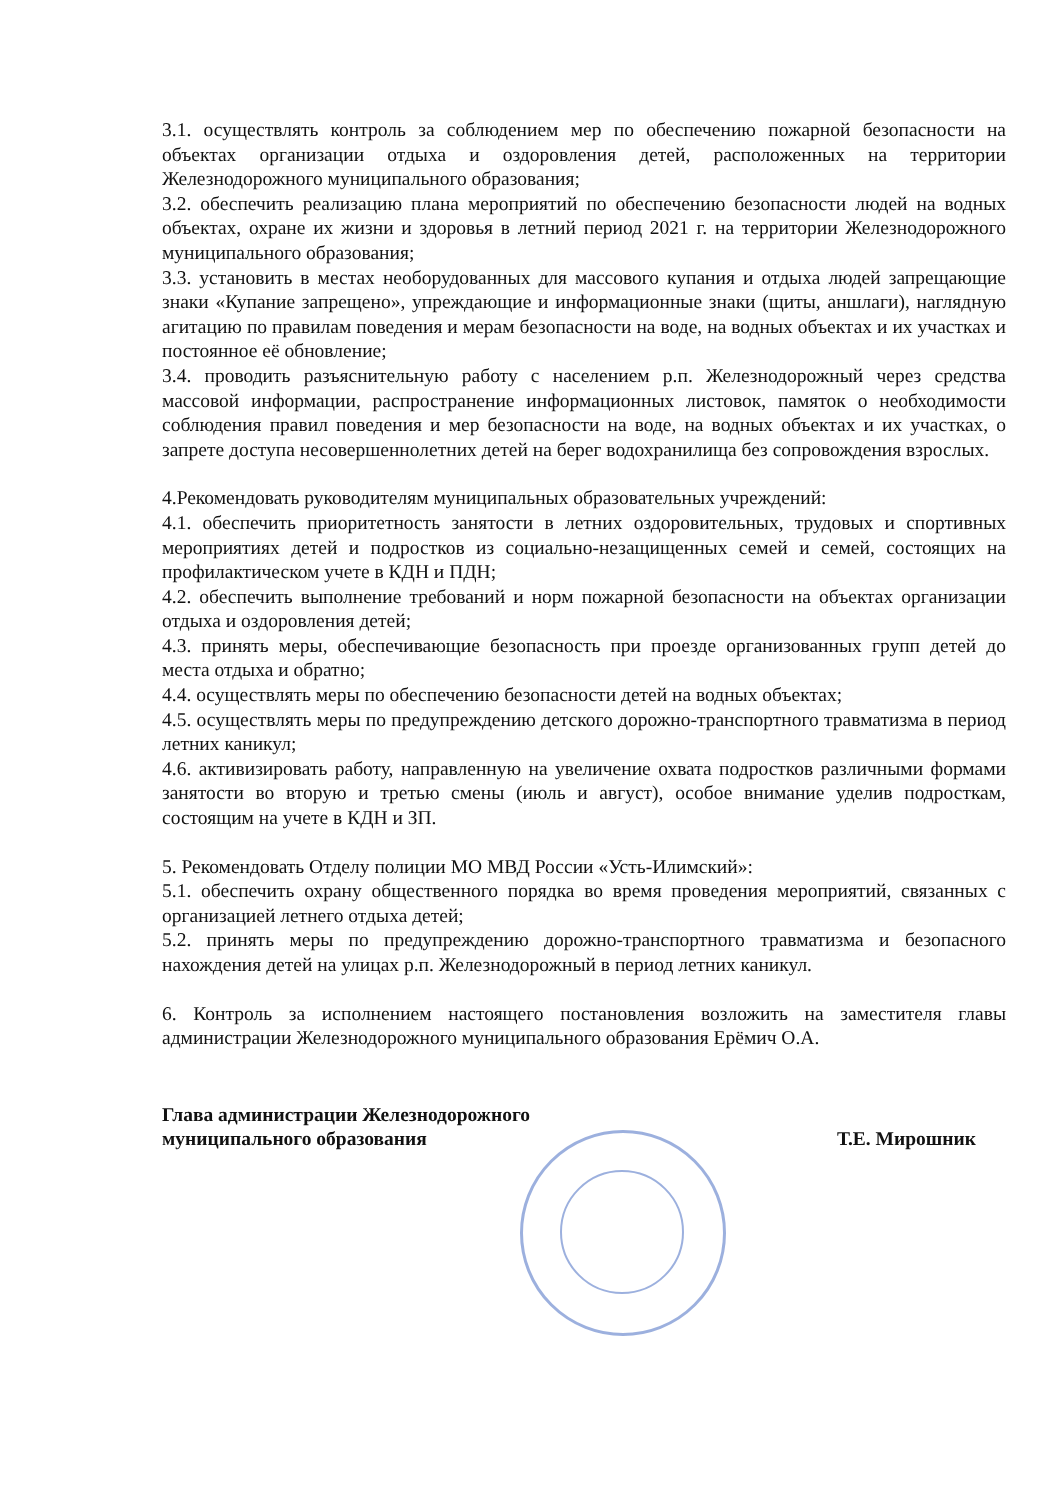3.1. осуществлять контроль за соблюдением мер по обеспечению пожарной безопасности на объектах организации отдыха и оздоровления детей, расположенных на территории Железнодорожного муниципального образования;
3.2. обеспечить реализацию плана мероприятий по обеспечению безопасности людей на водных объектах, охране их жизни и здоровья в летний период 2021 г. на территории Железнодорожного муниципального образования;
3.3. установить в местах необорудованных для массового купания и отдыха людей запрещающие знаки «Купание запрещено», упреждающие и информационные знаки (щиты, аншлаги), наглядную агитацию по правилам поведения и мерам безопасности на воде, на водных объектах и их участках и постоянное её обновление;
3.4. проводить разъяснительную работу с населением р.п. Железнодорожный через средства массовой информации, распространение информационных листовок, памяток о необходимости соблюдения правил поведения и мер безопасности на воде, на водных объектах и их участках, о запрете доступа несовершеннолетних детей на берег водохранилища без сопровождения взрослых.
4.Рекомендовать руководителям муниципальных образовательных учреждений:
4.1. обеспечить приоритетность занятости в летних оздоровительных, трудовых и спортивных мероприятиях детей и подростков из социально-незащищенных семей и семей, состоящих на профилактическом учете в КДН и ПДН;
4.2. обеспечить выполнение требований и норм пожарной безопасности на объектах организации отдыха и оздоровления детей;
4.3. принять меры, обеспечивающие безопасность при проезде организованных групп детей до места отдыха и обратно;
4.4. осуществлять меры по обеспечению безопасности детей на водных объектах;
4.5. осуществлять меры по предупреждению детского дорожно-транспортного травматизма в период летних каникул;
4.6. активизировать работу, направленную на увеличение охвата подростков различными формами занятости во вторую и третью смены (июль и август), особое внимание уделив подросткам, состоящим на учете в КДН и ЗП.
5. Рекомендовать Отделу полиции МО МВД России «Усть-Илимский»:
5.1. обеспечить охрану общественного порядка во время проведения мероприятий, связанных с организацией летнего отдыха детей;
5.2. принять меры по предупреждению дорожно-транспортного травматизма и безопасного нахождения детей на улицах р.п. Железнодорожный в период летних каникул.
6. Контроль за исполнением настоящего постановления возложить на заместителя главы администрации Железнодорожного муниципального образования Ерёмич О.А.
Глава администрации Железнодорожного
муниципального образования
Т.Е. Мирошник